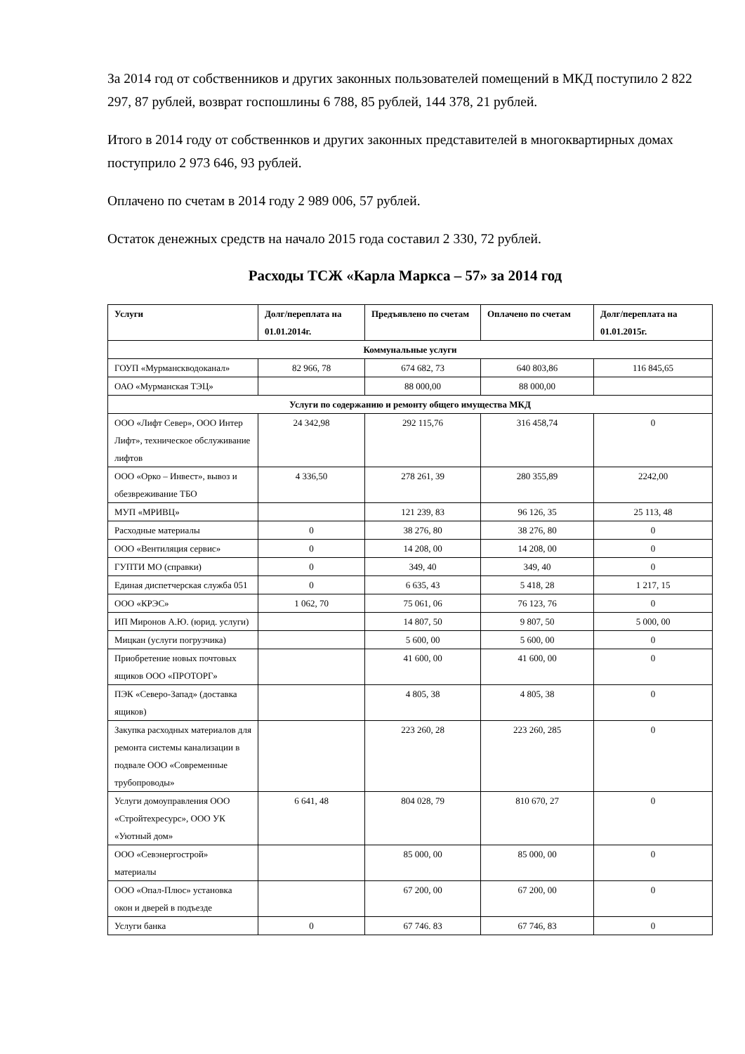За 2014 год от собственников и других законных пользователей помещений в МКД поступило 2 822 297, 87 рублей, возврат госпошлины 6 788, 85 рублей, 144 378, 21 рублей.
Итого в 2014 году от собственнков и других законных представителей в многоквартирных домах поступрило 2 973 646, 93 рублей.
Оплачено по счетам в 2014 году 2 989 006, 57 рублей.
Остаток денежных средств на начало 2015 года составил 2 330, 72 рублей.
Расходы ТСЖ «Карла Маркса – 57» за 2014 год
| Услуги | Долг/переплата на 01.01.2014г. | Предъявлено по счетам | Оплачено по счетам | Долг/переплата на 01.01.2015г. |
| --- | --- | --- | --- | --- |
| Коммунальные услуги | | | | |
| ГОУП «Мурманскводоканал» | 82 966, 78 | 674 682, 73 | 640 803,86 | 116 845,65 |
| ОАО «Мурманская ТЭЦ» | | 88 000,00 | 88 000,00 | |
| Услуги по содержанию и ремонту общего имущества МКД | | | | |
| ООО «Лифт Север», ООО Интер Лифт», техническое обслуживание лифтов | 24 342,98 | 292 115,76 | 316 458,74 | 0 |
| ООО «Орко – Инвест», вывоз и обезвреживание ТБО | 4 336,50 | 278 261, 39 | 280 355,89 | 2242,00 |
| МУП «МРИВЦ» | | 121 239, 83 | 96 126, 35 | 25 113, 48 |
| Расходные материалы | 0 | 38 276, 80 | 38 276, 80 | 0 |
| ООО «Вентиляция сервис» | 0 | 14 208, 00 | 14 208, 00 | 0 |
| ГУПТИ МО (справки) | 0 | 349, 40 | 349, 40 | 0 |
| Единая диспетчерская служба 051 | 0 | 6 635, 43 | 5 418, 28 | 1 217, 15 |
| ООО «КРЭС» | 1 062, 70 | 75 061, 06 | 76 123, 76 | 0 |
| ИП Миронов А.Ю. (юрид. услуги) | | 14 807, 50 | 9 807, 50 | 5 000, 00 |
| Мицкан (услуги погрузчика) | | 5 600, 00 | 5 600, 00 | 0 |
| Приобретение новых почтовых ящиков ООО «ПРОТОРГ» | | 41 600, 00 | 41 600, 00 | 0 |
| ПЭК «Северо-Запад» (доставка ящиков) | | 4 805, 38 | 4 805, 38 | 0 |
| Закупка расходных материалов для ремонта системы канализации в подвале ООО «Современные трубопроводы» | | 223 260, 28 | 223 260, 285 | 0 |
| Услуги домоуправления ООО «Стройтехресурс», ООО УК «Уютный дом» | 6 641, 48 | 804 028, 79 | 810 670, 27 | 0 |
| ООО «Севэнергострой» материалы | | 85 000, 00 | 85 000, 00 | 0 |
| ООО «Опал-Плюс» установка окон и дверей в подъезде | | 67 200, 00 | 67 200, 00 | 0 |
| Услуги банка | 0 | 67 746. 83 | 67 746, 83 | 0 |